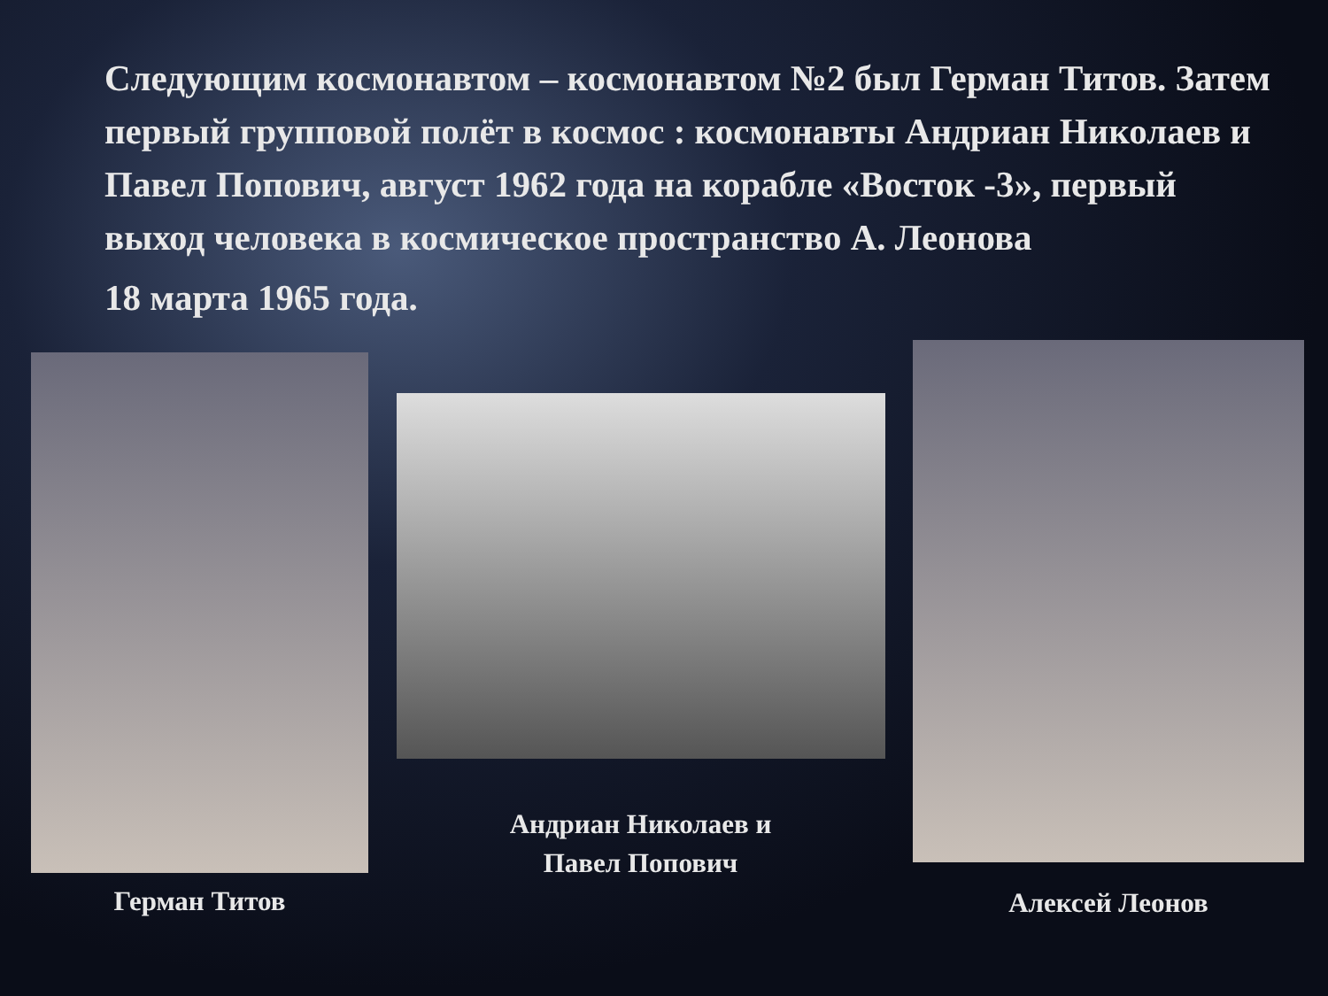Следующим космонавтом – космонавтом №2 был Герман Титов. Затем первый групповой полёт в космос : космонавты Андриан Николаев и Павел Попович, август 1962 года на корабле «Восток -3», первый выход человека в космическое пространство А. Леонова
18 марта 1965 года.
Герман Титов
Андриан Николаев и
Павел Попович
Алексей Леонов